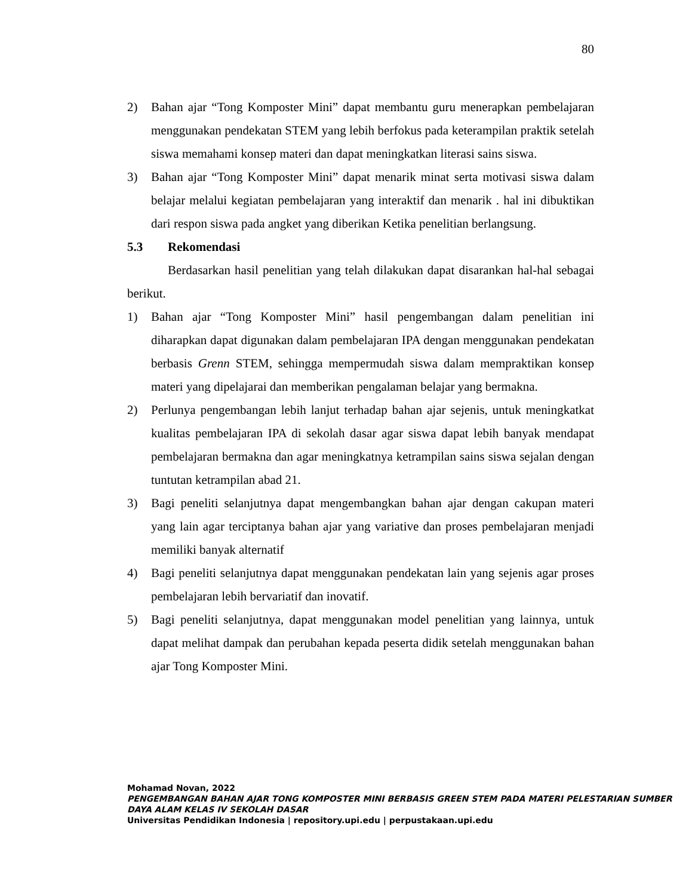80
2) Bahan ajar “Tong Komposter Mini” dapat membantu guru menerapkan pembelajaran menggunakan pendekatan STEM yang lebih berfokus pada keterampilan praktik setelah siswa memahami konsep materi dan dapat meningkatkan literasi sains siswa.
3) Bahan ajar “Tong Komposter Mini” dapat menarik minat serta motivasi siswa dalam belajar melalui kegiatan pembelajaran yang interaktif dan menarik . hal ini dibuktikan dari respon siswa pada angket yang diberikan Ketika penelitian berlangsung.
5.3 Rekomendasi
Berdasarkan hasil penelitian yang telah dilakukan dapat disarankan hal-hal sebagai berikut.
1) Bahan ajar “Tong Komposter Mini” hasil pengembangan dalam penelitian ini diharapkan dapat digunakan dalam pembelajaran IPA dengan menggunakan pendekatan berbasis Grenn STEM, sehingga mempermudah siswa dalam mempraktikan konsep materi yang dipelajarai dan memberikan pengalaman belajar yang bermakna.
2) Perlunya pengembangan lebih lanjut terhadap bahan ajar sejenis, untuk meningkatkat kualitas pembelajaran IPA di sekolah dasar agar siswa dapat lebih banyak mendapat pembelajaran bermakna dan agar meningkatnya ketrampilan sains siswa sejalan dengan tuntutan ketrampilan abad 21.
3) Bagi peneliti selanjutnya dapat mengembangkan bahan ajar dengan cakupan materi yang lain agar terciptanya bahan ajar yang variative dan proses pembelajaran menjadi memiliki banyak alternatif
4) Bagi peneliti selanjutnya dapat menggunakan pendekatan lain yang sejenis agar proses pembelajaran lebih bervariatif dan inovatif.
5) Bagi peneliti selanjutnya, dapat menggunakan model penelitian yang lainnya, untuk dapat melihat dampak dan perubahan kepada peserta didik setelah menggunakan bahan ajar Tong Komposter Mini.
Mohamad Novan, 2022
PENGEMBANGAN BAHAN AJAR TONG KOMPOSTER MINI BERBASIS GREEN STEM PADA MATERI PELESTARIAN SUMBER DAYA ALAM KELAS IV SEKOLAH DASAR
Universitas Pendidikan Indonesia | repository.upi.edu | perpustakaan.upi.edu